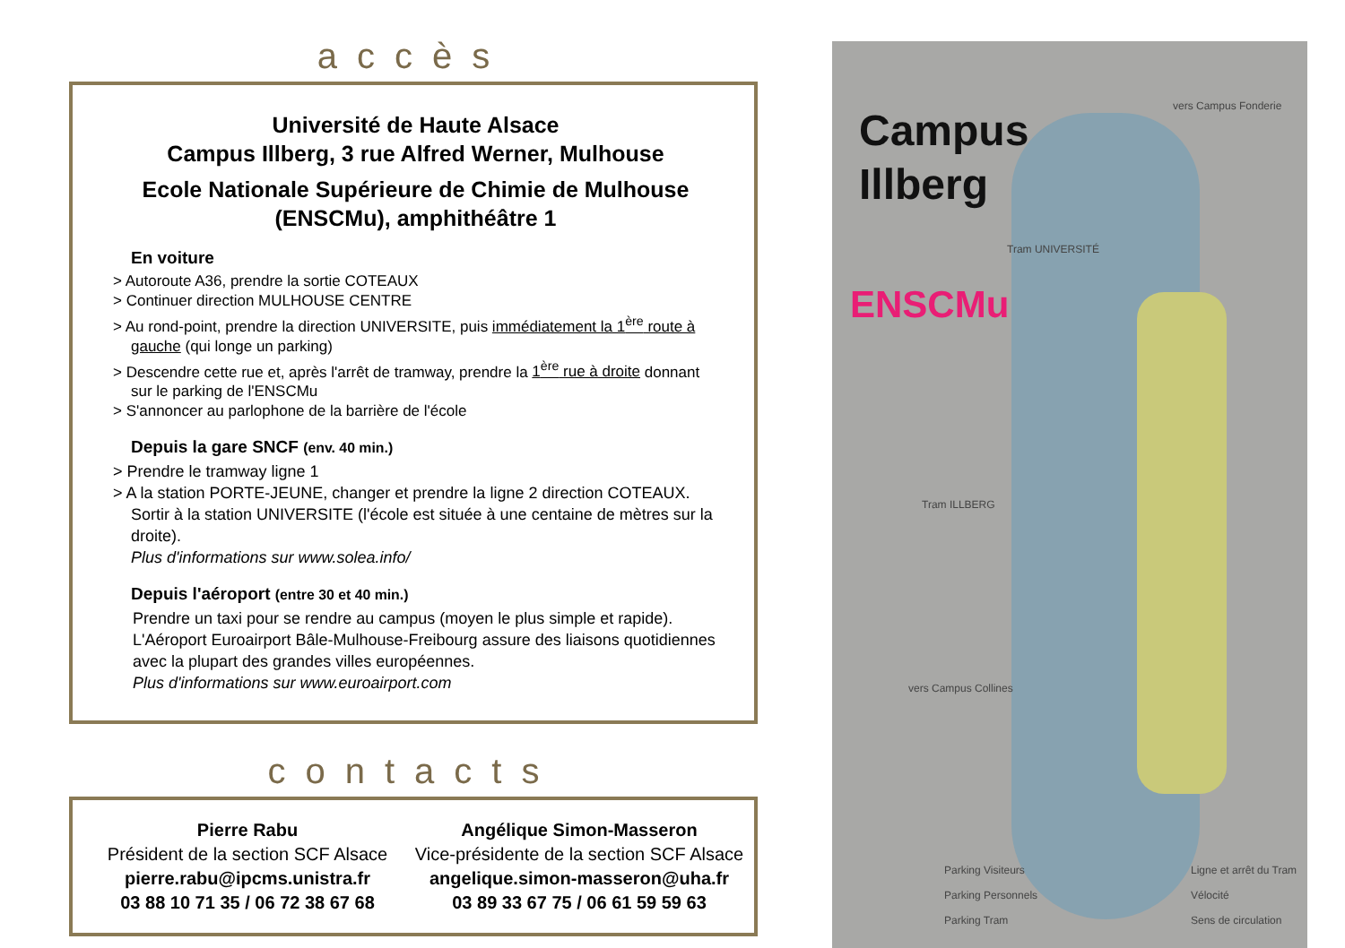accès
Université de Haute Alsace
Campus Illberg, 3 rue Alfred Werner, Mulhouse
Ecole Nationale Supérieure de Chimie de Mulhouse
(ENSCMu), amphithéâtre 1
En voiture
> Autoroute A36, prendre la sortie COTEAUX
> Continuer direction MULHOUSE CENTRE
> Au rond-point, prendre la direction UNIVERSITE, puis immédiatement la 1<sup>ère</sup> route à gauche (qui longe un parking)
> Descendre cette rue et, après l'arrêt de tramway, prendre la 1<sup>ère</sup> rue à droite donnant sur le parking de l'ENSCMu
> S'annoncer au parlophone de la barrière de l'école
Depuis la gare SNCF (env. 40 min.)
> Prendre le tramway ligne 1
> A la station PORTE-JEUNE, changer et prendre la ligne 2 direction COTEAUX. Sortir à la station UNIVERSITE (l'école est située à une centaine de mètres sur la droite).
Plus d'informations sur www.solea.info/
Depuis l'aéroport (entre 30 et 40 min.)
Prendre un taxi pour se rendre au campus (moyen le plus simple et rapide). L'Aéroport Euroairport Bâle-Mulhouse-Freibourg assure des liaisons quotidiennes avec la plupart des grandes villes européennes.
Plus d'informations sur www.euroairport.com
contacts
Pierre Rabu
Président de la section SCF Alsace
pierre.rabu@ipcms.unistra.fr
03 88 10 71 35 / 06 72 38 67 68
Angélique Simon-Masseron
Vice-présidente de la section SCF Alsace
angelique.simon-masseron@uha.fr
03 89 33 67 75 / 06 61 59 59 63
Campus
Illberg
ENSCMu
vers Campus Fonderie
Tram UNIVERSITÉ
Tram ILLBERG
vers Campus Collines
Parking Visiteurs
Parking Personnels
Parking Tram
Ligne et arrêt du Tram
Vélocité
Sens de circulation